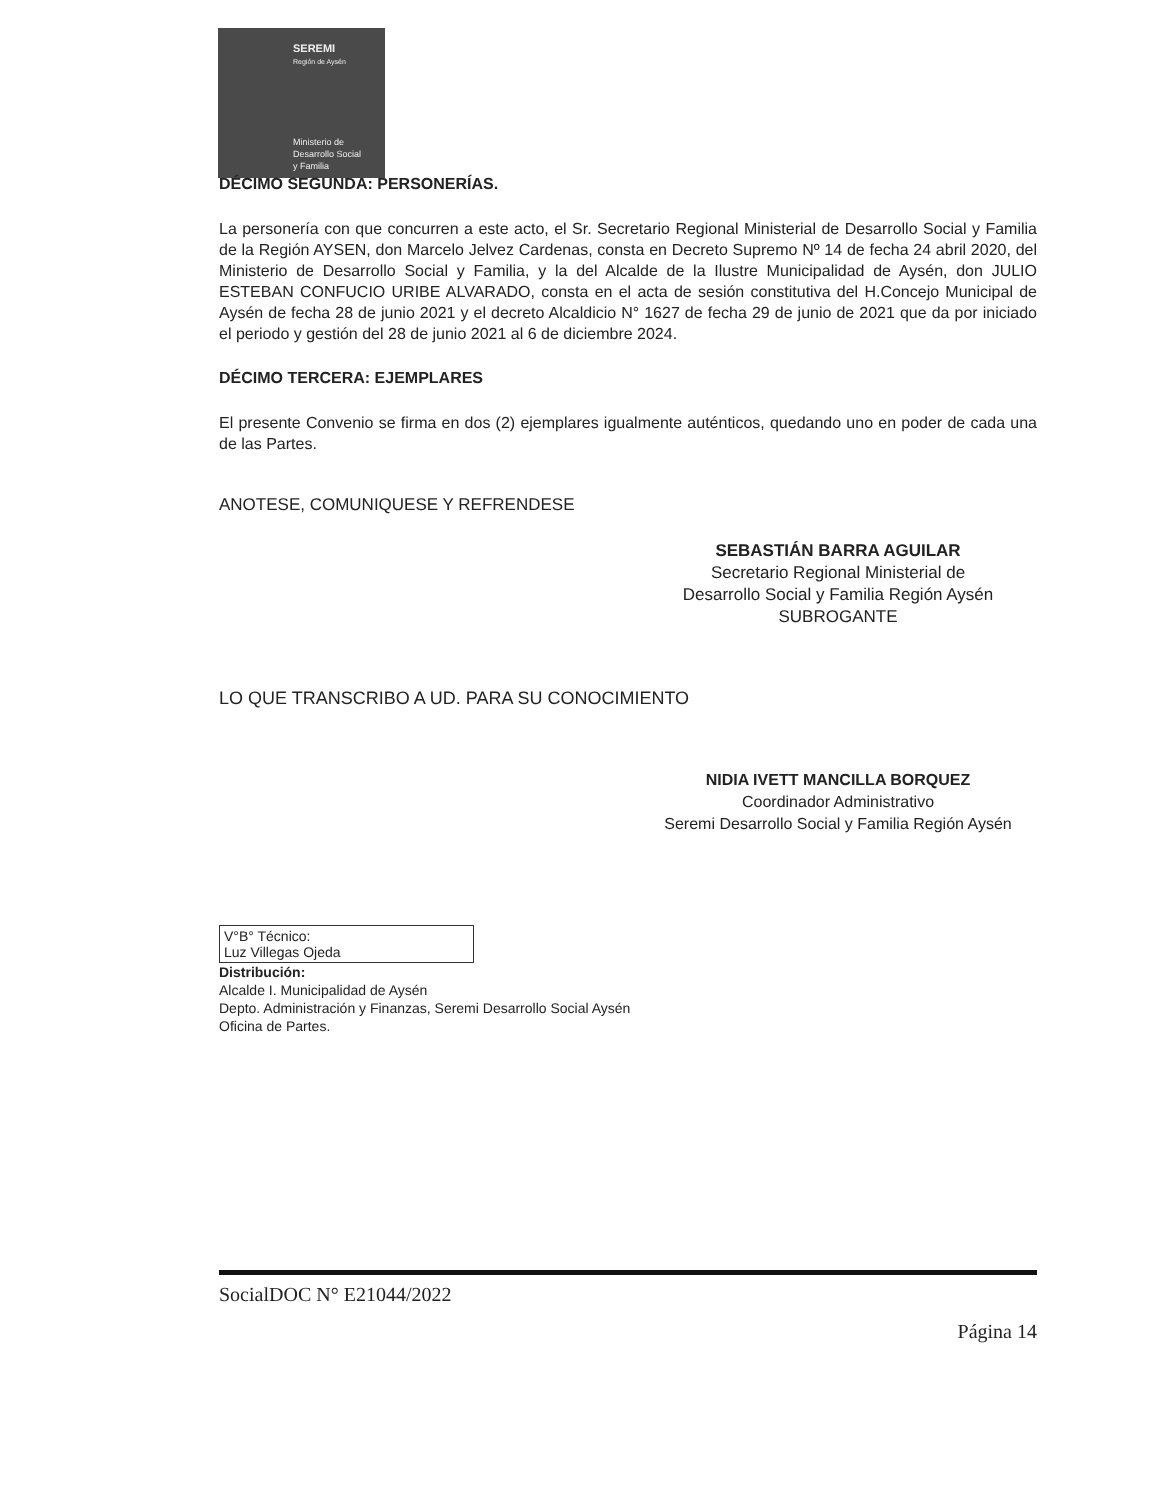SEREMI
Región de Aysén
Ministerio de
Desarrollo Social
y Familia
DÉCIMO SEGUNDA: PERSONERÍAS.
La personería con que concurren a este acto, el Sr. Secretario Regional Ministerial de Desarrollo Social y Familia de la Región AYSEN, don Marcelo Jelvez Cardenas, consta en Decreto Supremo Nº 14 de fecha 24 abril 2020, del Ministerio de Desarrollo Social y Familia, y la del Alcalde de la Ilustre Municipalidad de Aysén, don JULIO ESTEBAN CONFUCIO URIBE ALVARADO, consta en el acta de sesión constitutiva del H.Concejo Municipal de Aysén de fecha 28 de junio 2021 y el decreto Alcaldicio N° 1627 de fecha 29 de junio de 2021 que da por iniciado el periodo y gestión del 28 de junio 2021 al 6 de diciembre 2024.
DÉCIMO TERCERA: EJEMPLARES
El presente Convenio se firma en dos (2) ejemplares igualmente auténticos, quedando uno en poder de cada una de las Partes.
ANOTESE, COMUNIQUESE Y REFRENDESE
SEBASTIÁN BARRA AGUILAR
Secretario Regional Ministerial de
Desarrollo Social y Familia Región Aysén
SUBROGANTE
LO QUE TRANSCRIBO A UD. PARA SU CONOCIMIENTO
NIDIA IVETT MANCILLA BORQUEZ
Coordinador Administrativo
Seremi Desarrollo Social y Familia Región Aysén
V°B° Técnico:
Luz Villegas Ojeda
Distribución:
Alcalde I. Municipalidad de Aysén
Depto. Administración y Finanzas, Seremi Desarrollo Social Aysén
Oficina de Partes.
SocialDOC N° E21044/2022
Página 14